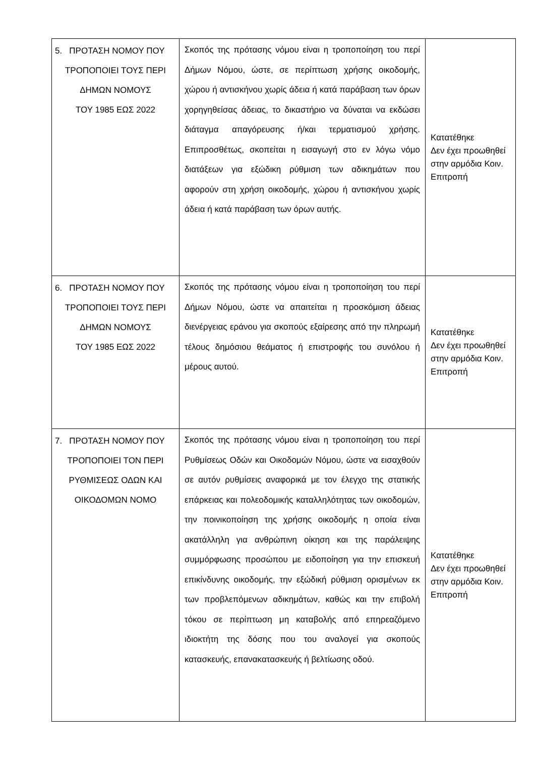| 5. ΠΡΟΤΑΣΗ ΝΟΜΟΥ ΠΟΥ ΤΡΟΠΟΠΟΙΕΙ ΤΟΥΣ ΠΕΡΙ ΔΗΜΩΝ ΝΟΜΟΥΣ ΤΟΥ 1985 ΕΩΣ 2022 | Σκοπός της πρότασης νόμου είναι η τροποποίηση του περί Δήμων Νόμου, ώστε, σε περίπτωση χρήσης οικοδομής, χώρου ή αντισκήνου χωρίς άδεια ή κατά παράβαση των όρων χορηγηθείσας άδειας, το δικαστήριο να δύναται να εκδώσει διάταγμα απαγόρευσης ή/και τερματισμού χρήσης. Επιπροσθέτως, σκοπείται η εισαγωγή στο εν λόγω νόμο διατάξεων για εξώδικη ρύθμιση των αδικημάτων που αφορούν στη χρήση οικοδομής, χώρου ή αντισκήνου χωρίς άδεια ή κατά παράβαση των όρων αυτής. | Κατατέθηκε Δεν έχει προωθηθεί στην αρμόδια Κοιν. Επιτροπή |
| 6. ΠΡΟΤΑΣΗ ΝΟΜΟΥ ΠΟΥ ΤΡΟΠΟΠΟΙΕΙ ΤΟΥΣ ΠΕΡΙ ΔΗΜΩΝ ΝΟΜΟΥΣ ΤΟΥ 1985 ΕΩΣ 2022 | Σκοπός της πρότασης νόμου είναι η τροποποίηση του περί Δήμων Νόμου, ώστε να απαιτείται η προσκόμιση άδειας διενέργειας εράνου για σκοπούς εξαίρεσης από την πληρωμή τέλους δημόσιου θεάματος ή επιστροφής του συνόλου ή μέρους αυτού. | Κατατέθηκε Δεν έχει προωθηθεί στην αρμόδια Κοιν. Επιτροπή |
| 7. ΠΡΟΤΑΣΗ ΝΟΜΟΥ ΠΟΥ ΤΡΟΠΟΠΟΙΕΙ ΤΟΝ ΠΕΡΙ ΡΥΘΜΙΣΕΩΣ ΟΔΩΝ ΚΑΙ ΟΙΚΟΔΟΜΩΝ ΝΟΜΟ | Σκοπός της πρότασης νόμου είναι η τροποποίηση του περί Ρυθμίσεως Οδών και Οικοδομών Νόμου, ώστε να εισαχθούν σε αυτόν ρυθμίσεις αναφορικά με τον έλεγχο της στατικής επάρκειας και πολεοδομικής καταλληλότητας των οικοδομών, την ποινικοποίηση της χρήσης οικοδομής η οποία είναι ακατάλληλη για ανθρώπινη οίκηση και της παράλειψης συμμόρφωσης προσώπου με ειδοποίηση για την επισκευή επικίνδυνης οικοδομής, την εξώδική ρύθμιση ορισμένων εκ των προβλεπόμενων αδικημάτων, καθώς και την επιβολή τόκου σε περίπτωση μη καταβολής από επηρεαζόμενο ιδιοκτήτη της δόσης που του αναλογεί για σκοπούς κατασκευής, επανακατασκευής ή βελτίωσης οδού. | Κατατέθηκε Δεν έχει προωθηθεί στην αρμόδια Κοιν. Επιτροπή |